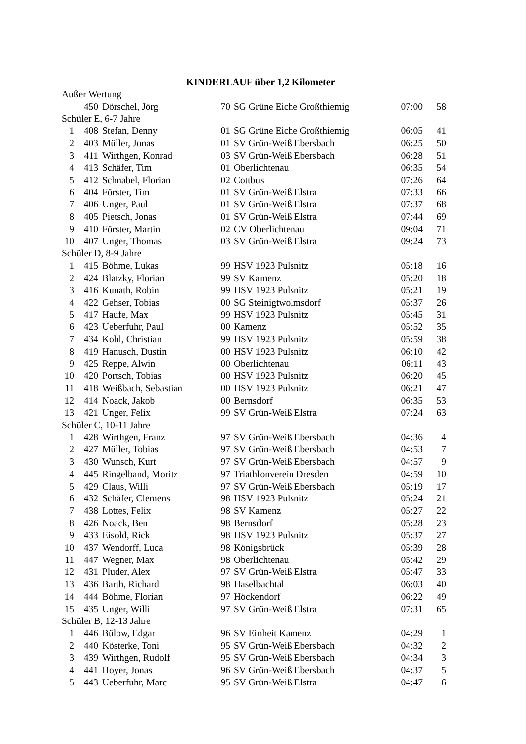KINDERLAUF über 1,2 Kilometer
| Außer Wertung | | | | | | |
| | 450 | Dörschel, Jörg | 70 | SG Grüne Eiche Großthiemig | 07:00 | 58 |
| Schüler E, 6-7 Jahre | | | | | | |
| 1 | 408 | Stefan, Denny | 01 | SG Grüne Eiche Großthiemig | 06:05 | 41 |
| 2 | 403 | Müller, Jonas | 01 | SV Grün-Weiß Ebersbach | 06:25 | 50 |
| 3 | 411 | Wirthgen, Konrad | 03 | SV Grün-Weiß Ebersbach | 06:28 | 51 |
| 4 | 413 | Schäfer, Tim | 01 | Oberlichtenau | 06:35 | 54 |
| 5 | 412 | Schnabel, Florian | 02 | Cottbus | 07:26 | 64 |
| 6 | 404 | Förster, Tim | 01 | SV Grün-Weiß Elstra | 07:33 | 66 |
| 7 | 406 | Unger, Paul | 01 | SV Grün-Weiß Elstra | 07:37 | 68 |
| 8 | 405 | Pietsch, Jonas | 01 | SV Grün-Weiß Elstra | 07:44 | 69 |
| 9 | 410 | Förster, Martin | 02 | CV Oberlichtenau | 09:04 | 71 |
| 10 | 407 | Unger, Thomas | 03 | SV Grün-Weiß Elstra | 09:24 | 73 |
| Schüler D, 8-9 Jahre | | | | | | |
| 1 | 415 | Böhme, Lukas | 99 | HSV 1923 Pulsnitz | 05:18 | 16 |
| 2 | 424 | Blatzky, Florian | 99 | SV Kamenz | 05:20 | 18 |
| 3 | 416 | Kunath, Robin | 99 | HSV 1923 Pulsnitz | 05:21 | 19 |
| 4 | 422 | Gehser, Tobias | 00 | SG Steinigtwolmsdorf | 05:37 | 26 |
| 5 | 417 | Haufe, Max | 99 | HSV 1923 Pulsnitz | 05:45 | 31 |
| 6 | 423 | Ueberfuhr, Paul | 00 | Kamenz | 05:52 | 35 |
| 7 | 434 | Kohl, Christian | 99 | HSV 1923 Pulsnitz | 05:59 | 38 |
| 8 | 419 | Hanusch, Dustin | 00 | HSV 1923 Pulsnitz | 06:10 | 42 |
| 9 | 425 | Reppe, Alwin | 00 | Oberlichtenau | 06:11 | 43 |
| 10 | 420 | Portsch, Tobias | 00 | HSV 1923 Pulsnitz | 06:20 | 45 |
| 11 | 418 | Weißbach, Sebastian | 00 | HSV 1923 Pulsnitz | 06:21 | 47 |
| 12 | 414 | Noack, Jakob | 00 | Bernsdorf | 06:35 | 53 |
| 13 | 421 | Unger, Felix | 99 | SV Grün-Weiß Elstra | 07:24 | 63 |
| Schüler C, 10-11 Jahre | | | | | | |
| 1 | 428 | Wirthgen, Franz | 97 | SV Grün-Weiß Ebersbach | 04:36 | 4 |
| 2 | 427 | Müller, Tobias | 97 | SV Grün-Weiß Ebersbach | 04:53 | 7 |
| 3 | 430 | Wunsch, Kurt | 97 | SV Grün-Weiß Ebersbach | 04:57 | 9 |
| 4 | 445 | Ringelband, Moritz | 97 | Triathlonverein Dresden | 04:59 | 10 |
| 5 | 429 | Claus, Willi | 97 | SV Grün-Weiß Ebersbach | 05:19 | 17 |
| 6 | 432 | Schäfer, Clemens | 98 | HSV 1923 Pulsnitz | 05:24 | 21 |
| 7 | 438 | Lottes, Felix | 98 | SV Kamenz | 05:27 | 22 |
| 8 | 426 | Noack, Ben | 98 | Bernsdorf | 05:28 | 23 |
| 9 | 433 | Eisold, Rick | 98 | HSV 1923 Pulsnitz | 05:37 | 27 |
| 10 | 437 | Wendorff, Luca | 98 | Königsbrück | 05:39 | 28 |
| 11 | 447 | Wegner, Max | 98 | Oberlichtenau | 05:42 | 29 |
| 12 | 431 | Pluder, Alex | 97 | SV Grün-Weiß Elstra | 05:47 | 33 |
| 13 | 436 | Barth, Richard | 98 | Haselbachtal | 06:03 | 40 |
| 14 | 444 | Böhme, Florian | 97 | Höckendorf | 06:22 | 49 |
| 15 | 435 | Unger, Willi | 97 | SV Grün-Weiß Elstra | 07:31 | 65 |
| Schüler B, 12-13 Jahre | | | | | | |
| 1 | 446 | Bülow, Edgar | 96 | SV Einheit Kamenz | 04:29 | 1 |
| 2 | 440 | Kösterke, Toni | 95 | SV Grün-Weiß Ebersbach | 04:32 | 2 |
| 3 | 439 | Wirthgen, Rudolf | 95 | SV Grün-Weiß Ebersbach | 04:34 | 3 |
| 4 | 441 | Hoyer, Jonas | 96 | SV Grün-Weiß Ebersbach | 04:37 | 5 |
| 5 | 443 | Ueberfuhr, Marc | 95 | SV Grün-Weiß Elstra | 04:47 | 6 |